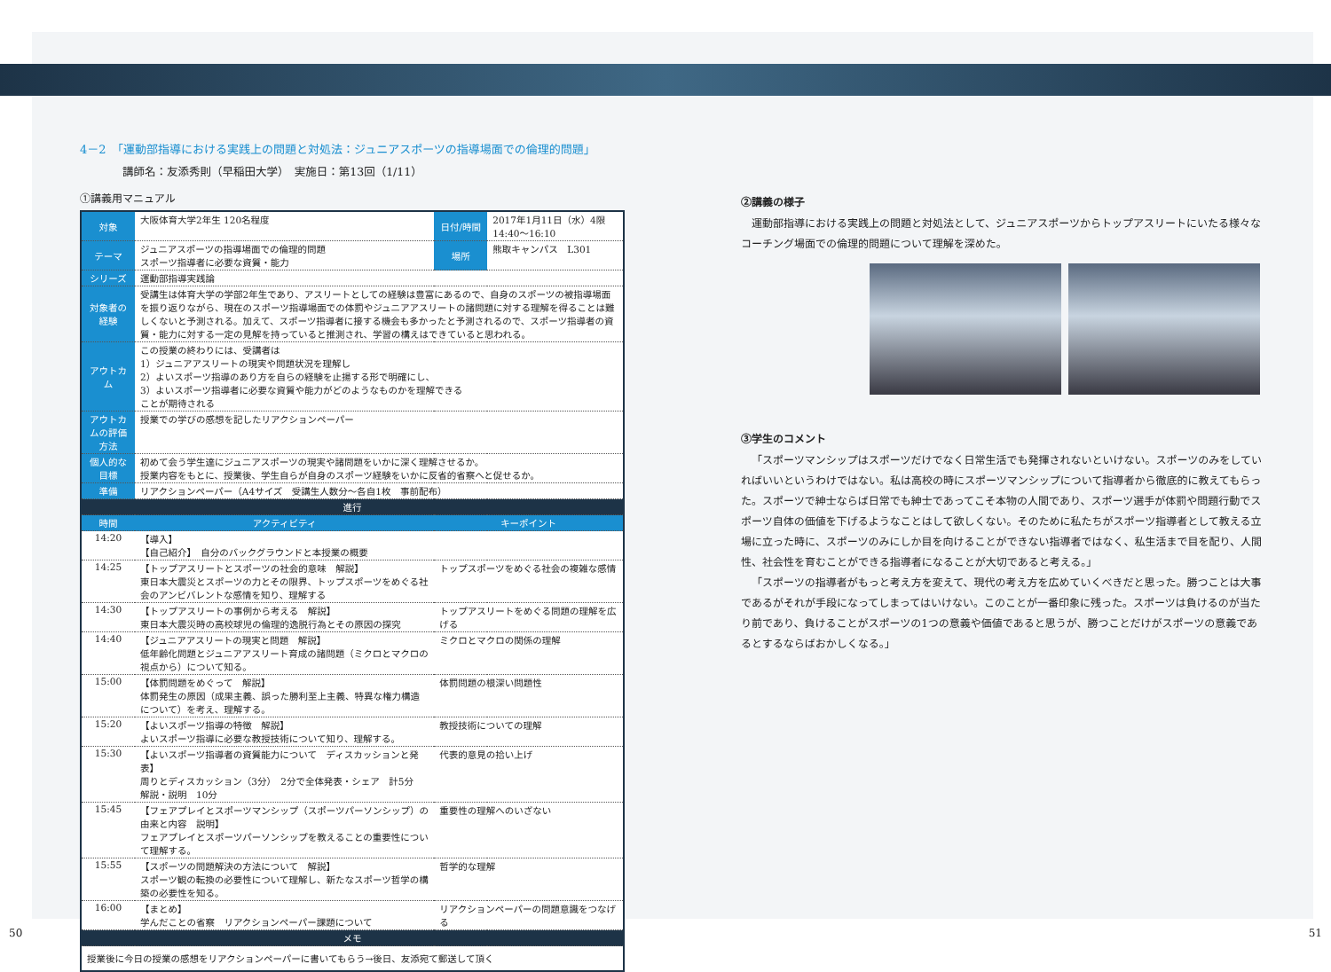4－2　「運動部指導における実践上の問題と対処法：ジュニアスポーツの指導場面での倫理的問題」
講師名：友添秀則（早稲田大学）　実施日：第13回（1/11）
①講義用マニュアル
| 対象 | 大阪体育大学2年生 120名程度 | 日付/時間 | 2017年1月11日（水）4限14:40～16:10 |
| テーマ | ジュニアスポーツの指導場面での倫理的問題 スポーツ指導者に必要な資質・能力 | 場所 | 熊取キャンパス L301 |
| シリーズ | 運動部指導実践論 | | |
| 対象者の経験 | 受講生は体育大学の学部2年生であり、アスリートとしての経験は豊富にあるので、自身のスポーツの被指導場面を振り返りながら、現在のスポーツ指導場面での体罰やジュニアアスリートの諸問題に対する理解を得ることは難しくないと予測される。加えて、スポーツ指導者に接する機会も多かったと予測されるので、スポーツ指導者の資質・能力に対する一定の見解を持っていると推測され、学習の構えはできていると思われる。 | | |
| アウトカム | この授業の終わりには、受講者は 1）ジュニアアスリートの現実や問題状況を理解し 2）よいスポーツ指導のあり方を自らの経験を止揚する形で明確にし、 3）よいスポーツ指導者に必要な資質や能力がどのようなものかを理解できる ことが期待される | | |
| アウトカムの評価方法 | 授業での学びの感想を記したリアクションペーパー | | |
| 個人的な目標 | 初めて会う学生達にジュニアスポーツの現実や諸問題をいかに深く理解させるか。 授業内容をもとに、授業後、学生自らが自身のスポーツ経験をいかに反省的省察へと促せるか。 | | |
| 準備 | リアクションペーパー（A4サイズ 受講生人数分～各自1枚 事前配布） | | |
| 進行 | | | |
| 時間 | アクティビティ | キーポイント | |
| 14:20 | 【導入】 【自己紹介】 自分のバックグラウンドと本授業の概要 | | |
| 14:25 | 【トップアスリートとスポーツの社会的意味 解説】 東日本大震災とスポーツの力とその限界、トップスポーツをめぐる社会のアンビバレントな感情を知り、理解する | トップスポーツをめぐる社会の複雑な感情 | |
| 14:30 | 【トップアスリートの事例から考える 解説】 東日本大震災時の高校球児の倫理的逸脱行為とその原因の探究 | トップアスリートをめぐる問題の理解を広げる | |
| 14:40 | 【ジュニアアスリートの現実と問題 解説】 低年齢化問題とジュニアアスリート育成の諸問題（ミクロとマクロの視点から）について知る。 | ミクロとマクロの関係の理解 | |
| 15:00 | 【体罰問題をめぐって 解説】 体罰発生の原因（成果主義、誤った勝利至上主義、特異な権力構造について）を考え、理解する。 | 体罰問題の根深い問題性 | |
| 15:20 | 【よいスポーツ指導の特徴 解説】 よいスポーツ指導に必要な教授技術について知り、理解する。 | 教授技術についての理解 | |
| 15:30 | 【よいスポーツ指導者の資質能力について ディスカッションと発表】 周りとディスカッション（3分） 2分で全体発表・シェア 計5分 解説・説明 10分 | 代表的意見の拾い上げ | |
| 15:45 | 【フェアプレイとスポーツマンシップ（スポーツパーソンシップ）の由来と内容 説明】 フェアプレイとスポーツパーソンシップを教えることの重要性について理解する。 | 重要性の理解へのいざない | |
| 15:55 | 【スポーツの問題解決の方法について 解説】 スポーツ観の転換の必要性について理解し、新たなスポーツ哲学の構築の必要性を知る。 | 哲学的な理解 | |
| 16:00 | 【まとめ】 学んだことの省察 リアクションペーパー課題について | リアクションペーパーの問題意識をつなげる | |
| メモ | | | |
| 授業後に今日の授業の感想をリアクションペーパーに書いてもらう→後日、友添宛て郵送して頂く | | | |
②講義の様子
運動部指導における実践上の問題と対処法として、ジュニアスポーツからトップアスリートにいたる様々なコーチング場面での倫理的問題について理解を深めた。
③学生のコメント
「スポーツマンシップはスポーツだけでなく日常生活でも発揮されないといけない。スポーツのみをしていればいいというわけではない。私は高校の時にスポーツマンシップについて指導者から徹底的に教えてもらった。スポーツで紳士ならば日常でも紳士であってこそ本物の人間であり、スポーツ選手が体罰や問題行動でスポーツ自体の価値を下げるようなことはして欲しくない。そのために私たちがスポーツ指導者として教える立場に立った時に、スポーツのみにしか目を向けることができない指導者ではなく、私生活まで目を配り、人間性、社会性を育むことができる指導者になることが大切であると考える。」
「スポーツの指導者がもっと考え方を変えて、現代の考え方を広めていくべきだと思った。勝つことは大事であるがそれが手段になってしまってはいけない。このことが一番印象に残った。スポーツは負けるのが当たり前であり、負けることがスポーツの1つの意義や価値であると思うが、勝つことだけがスポーツの意義であるとするならばおかしくなる。」
50 51